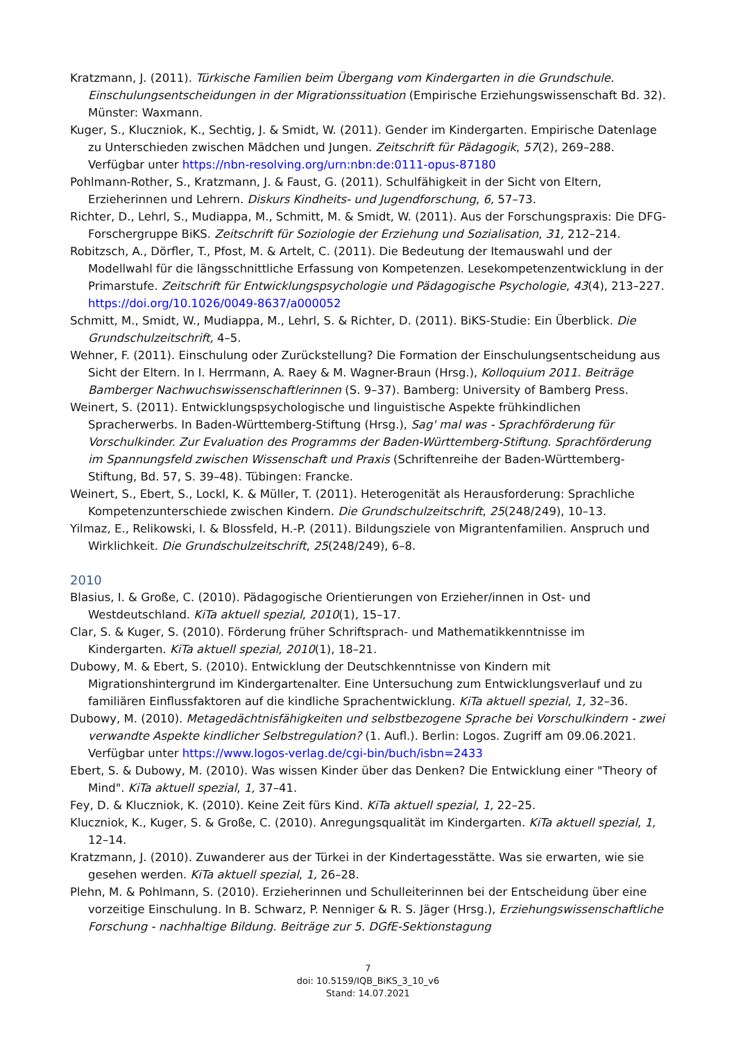Kratzmann, J. (2011). Türkische Familien beim Übergang vom Kindergarten in die Grundschule. Einschulungsentscheidungen in der Migrationssituation (Empirische Erziehungswissenschaft Bd. 32). Münster: Waxmann.
Kuger, S., Kluczniok, K., Sechtig, J. & Smidt, W. (2011). Gender im Kindergarten. Empirische Datenlage zu Unterschieden zwischen Mädchen und Jungen. Zeitschrift für Pädagogik, 57(2), 269–288. Verfügbar unter https://nbn-resolving.org/urn:nbn:de:0111-opus-87180
Pohlmann-Rother, S., Kratzmann, J. & Faust, G. (2011). Schulfähigkeit in der Sicht von Eltern, Erzieherinnen und Lehrern. Diskurs Kindheits- und Jugendforschung, 6, 57–73.
Richter, D., Lehrl, S., Mudiappa, M., Schmitt, M. & Smidt, W. (2011). Aus der Forschungspraxis: Die DFG-Forschergruppe BiKS. Zeitschrift für Soziologie der Erziehung und Sozialisation, 31, 212–214.
Robitzsch, A., Dörfler, T., Pfost, M. & Artelt, C. (2011). Die Bedeutung der Itemauswahl und der Modellwahl für die längsschnittliche Erfassung von Kompetenzen. Lesekompetenzentwicklung in der Primarstufe. Zeitschrift für Entwicklungspsychologie und Pädagogische Psychologie, 43(4), 213–227. https://doi.org/10.1026/0049-8637/a000052
Schmitt, M., Smidt, W., Mudiappa, M., Lehrl, S. & Richter, D. (2011). BiKS-Studie: Ein Überblick. Die Grundschulzeitschrift, 4–5.
Wehner, F. (2011). Einschulung oder Zurückstellung? Die Formation der Einschulungsentscheidung aus Sicht der Eltern. In I. Herrmann, A. Raey & M. Wagner-Braun (Hrsg.), Kolloquium 2011. Beiträge Bamberger Nachwuchswissenschaftlerinnen (S. 9–37). Bamberg: University of Bamberg Press.
Weinert, S. (2011). Entwicklungspsychologische und linguistische Aspekte frühkindlichen Spracherwerbs. In Baden-Württemberg-Stiftung (Hrsg.), Sag' mal was - Sprachförderung für Vorschulkinder. Zur Evaluation des Programms der Baden-Württemberg-Stiftung. Sprachförderung im Spannungsfeld zwischen Wissenschaft und Praxis (Schriftenreihe der Baden-Württemberg-Stiftung, Bd. 57, S. 39–48). Tübingen: Francke.
Weinert, S., Ebert, S., Lockl, K. & Müller, T. (2011). Heterogenität als Herausforderung: Sprachliche Kompetenzunterschiede zwischen Kindern. Die Grundschulzeitschrift, 25(248/249), 10–13.
Yilmaz, E., Relikowski, I. & Blossfeld, H.-P. (2011). Bildungsziele von Migrantenfamilien. Anspruch und Wirklichkeit. Die Grundschulzeitschrift, 25(248/249), 6–8.
2010
Blasius, I. & Große, C. (2010). Pädagogische Orientierungen von Erzieher/innen in Ost- und Westdeutschland. KiTa aktuell spezial, 2010(1), 15–17.
Clar, S. & Kuger, S. (2010). Förderung früher Schriftsprach- und Mathematikkenntnisse im Kindergarten. KiTa aktuell spezial, 2010(1), 18–21.
Dubowy, M. & Ebert, S. (2010). Entwicklung der Deutschkenntnisse von Kindern mit Migrationshintergrund im Kindergartenalter. Eine Untersuchung zum Entwicklungsverlauf und zu familiären Einflussfaktoren auf die kindliche Sprachentwicklung. KiTa aktuell spezial, 1, 32–36.
Dubowy, M. (2010). Metagedächtnisfähigkeiten und selbstbezogene Sprache bei Vorschulkindern - zwei verwandte Aspekte kindlicher Selbstregulation? (1. Aufl.). Berlin: Logos. Zugriff am 09.06.2021. Verfügbar unter https://www.logos-verlag.de/cgi-bin/buch/isbn=2433
Ebert, S. & Dubowy, M. (2010). Was wissen Kinder über das Denken? Die Entwicklung einer "Theory of Mind". KiTa aktuell spezial, 1, 37–41.
Fey, D. & Kluczniok, K. (2010). Keine Zeit fürs Kind. KiTa aktuell spezial, 1, 22–25.
Kluczniok, K., Kuger, S. & Große, C. (2010). Anregungsqualität im Kindergarten. KiTa aktuell spezial, 1, 12–14.
Kratzmann, J. (2010). Zuwanderer aus der Türkei in der Kindertagesstätte. Was sie erwarten, wie sie gesehen werden. KiTa aktuell spezial, 1, 26–28.
Plehn, M. & Pohlmann, S. (2010). Erzieherinnen und Schulleiterinnen bei der Entscheidung über eine vorzeitige Einschulung. In B. Schwarz, P. Nenniger & R. S. Jäger (Hrsg.), Erziehungswissenschaftliche Forschung - nachhaltige Bildung. Beiträge zur 5. DGfE-Sektionstagung
7
doi: 10.5159/IQB_BiKS_3_10_v6
Stand: 14.07.2021